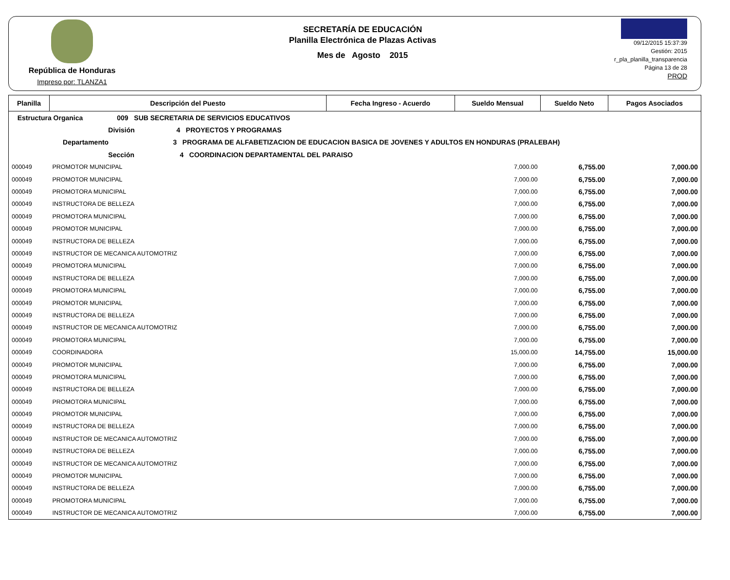República de Honduras
Impreso por: TLANZA1
SECRETARÍA DE EDUCACIÓN
Planilla Electrónica de Plazas Activas
Mes de Agosto 2015
09/12/2015 15:37:39
Gestión: 2015
r_pla_planilla_transparencia
Página 13 de 28
PROD
| Planilla | Descripción del Puesto | Fecha Ingreso - Acuerdo | Sueldo Mensual | Sueldo Neto | Pagos Asociados |
| --- | --- | --- | --- | --- | --- |
| Estructura Organica 009 SUB SECRETARIA DE SERVICIOS EDUCATIVOS | | | | | |
| División 4 PROYECTOS Y PROGRAMAS | | | | | |
| Departamento 3 PROGRAMA DE ALFABETIZACION DE EDUCACION BASICA DE JOVENES Y ADULTOS EN HONDURAS (PRALEBAH) | | | | | |
| Sección 4 COORDINACION DEPARTAMENTAL DEL PARAISO | | | | | |
| 000049 | PROMOTOR MUNICIPAL | | 7,000.00 | 6,755.00 | 7,000.00 |
| 000049 | PROMOTOR MUNICIPAL | | 7,000.00 | 6,755.00 | 7,000.00 |
| 000049 | PROMOTORA MUNICIPAL | | 7,000.00 | 6,755.00 | 7,000.00 |
| 000049 | INSTRUCTORA DE BELLEZA | | 7,000.00 | 6,755.00 | 7,000.00 |
| 000049 | PROMOTORA MUNICIPAL | | 7,000.00 | 6,755.00 | 7,000.00 |
| 000049 | PROMOTOR MUNICIPAL | | 7,000.00 | 6,755.00 | 7,000.00 |
| 000049 | INSTRUCTORA DE BELLEZA | | 7,000.00 | 6,755.00 | 7,000.00 |
| 000049 | INSTRUCTOR DE MECANICA AUTOMOTRIZ | | 7,000.00 | 6,755.00 | 7,000.00 |
| 000049 | PROMOTORA MUNICIPAL | | 7,000.00 | 6,755.00 | 7,000.00 |
| 000049 | INSTRUCTORA DE BELLEZA | | 7,000.00 | 6,755.00 | 7,000.00 |
| 000049 | PROMOTORA MUNICIPAL | | 7,000.00 | 6,755.00 | 7,000.00 |
| 000049 | PROMOTOR MUNICIPAL | | 7,000.00 | 6,755.00 | 7,000.00 |
| 000049 | INSTRUCTORA DE BELLEZA | | 7,000.00 | 6,755.00 | 7,000.00 |
| 000049 | INSTRUCTOR DE MECANICA AUTOMOTRIZ | | 7,000.00 | 6,755.00 | 7,000.00 |
| 000049 | PROMOTORA MUNICIPAL | | 7,000.00 | 6,755.00 | 7,000.00 |
| 000049 | COORDINADORA | | 15,000.00 | 14,755.00 | 15,000.00 |
| 000049 | PROMOTOR MUNICIPAL | | 7,000.00 | 6,755.00 | 7,000.00 |
| 000049 | PROMOTORA MUNICIPAL | | 7,000.00 | 6,755.00 | 7,000.00 |
| 000049 | INSTRUCTORA DE BELLEZA | | 7,000.00 | 6,755.00 | 7,000.00 |
| 000049 | PROMOTORA MUNICIPAL | | 7,000.00 | 6,755.00 | 7,000.00 |
| 000049 | PROMOTOR MUNICIPAL | | 7,000.00 | 6,755.00 | 7,000.00 |
| 000049 | INSTRUCTORA DE BELLEZA | | 7,000.00 | 6,755.00 | 7,000.00 |
| 000049 | INSTRUCTOR DE MECANICA AUTOMOTRIZ | | 7,000.00 | 6,755.00 | 7,000.00 |
| 000049 | INSTRUCTORA DE BELLEZA | | 7,000.00 | 6,755.00 | 7,000.00 |
| 000049 | INSTRUCTOR DE MECANICA AUTOMOTRIZ | | 7,000.00 | 6,755.00 | 7,000.00 |
| 000049 | PROMOTOR MUNICIPAL | | 7,000.00 | 6,755.00 | 7,000.00 |
| 000049 | INSTRUCTORA DE BELLEZA | | 7,000.00 | 6,755.00 | 7,000.00 |
| 000049 | PROMOTORA MUNICIPAL | | 7,000.00 | 6,755.00 | 7,000.00 |
| 000049 | INSTRUCTOR DE MECANICA AUTOMOTRIZ | | 7,000.00 | 6,755.00 | 7,000.00 |